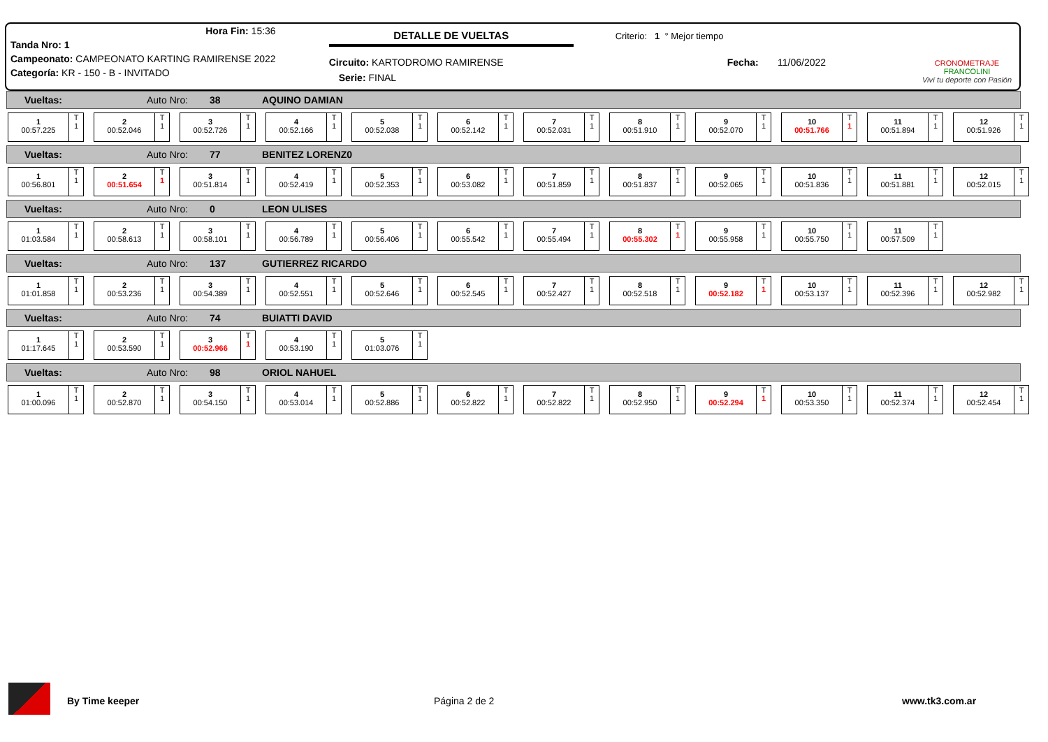| Hora Fin: 15:36 |
| Tanda Nro: 1 |
| Campeonato: CAMPEONATO KARTING RAMIRENSE 2022 |
| Categoría: KR - 150 - B - INVITADO |
DETALLE DE VUELTAS
Circuito: KARTODROMO RAMIRENSE
Serie: FINAL
Criterio: 1 ° Mejor tiempo
Fecha: 11/06/2022
CRONOMETRAJE FRANCOLINI
Viví tu deporte con Pasión
Vueltas: Auto Nro: 38 AQUINO DAMIAN
1
00:57.225
T
1
2
00:52.046
T
1
3
00:52.726
T
1
4
00:52.166
T
1
5
00:52.038
T
1
6
00:52.142
T
1
7
00:52.031
T
1
8
00:51.910
T
1
9
00:52.070
T
1
10
00:51.766
T
1
11
00:51.894
T
1
12
00:51.926
T
1
Vueltas: Auto Nro: 77 BENITEZ LORENZ0
1
00:56.801
T
1
2
00:51.654
T
1
3
00:51.814
T
1
4
00:52.419
T
1
5
00:52.353
T
1
6
00:53.082
T
1
7
00:51.859
T
1
8
00:51.837
T
1
9
00:52.065
T
1
10
00:51.836
T
1
11
00:51.881
T
1
12
00:52.015
T
1
Vueltas: Auto Nro: 0 LEON ULISES
1
01:03.584
T
1
2
00:58.613
T
1
3
00:58.101
T
1
4
00:56.789
T
1
5
00:56.406
T
1
6
00:55.542
T
1
7
00:55.494
T
1
8
00:55.302
T
1
9
00:55.958
T
1
10
00:55.750
T
1
11
00:57.509
T
1
Vueltas: Auto Nro: 137 GUTIERREZ RICARDO
1
01:01.858
T
1
2
00:53.236
T
1
3
00:54.389
T
1
4
00:52.551
T
1
5
00:52.646
T
1
6
00:52.545
T
1
7
00:52.427
T
1
8
00:52.518
T
1
9
00:52.182
T
1
10
00:53.137
T
1
11
00:52.396
T
1
12
00:52.982
T
1
Vueltas: Auto Nro: 74 BUIATTI DAVID
1
01:17.645
T
1
2
00:53.590
T
1
3
00:52.966
T
1
4
00:53.190
T
1
5
01:03.076
T
1
Vueltas: Auto Nro: 98 ORIOL NAHUEL
1
01:00.096
T
1
2
00:52.870
T
1
3
00:54.150
T
1
4
00:53.014
T
1
5
00:52.886
T
1
6
00:52.822
T
1
7
00:52.822
T
1
8
00:52.950
T
1
9
00:52.294
T
1
10
00:53.350
T
1
11
00:52.374
T
1
12
00:52.454
T
1
By Time keeper Página 2 de 2 www.tk3.com.ar